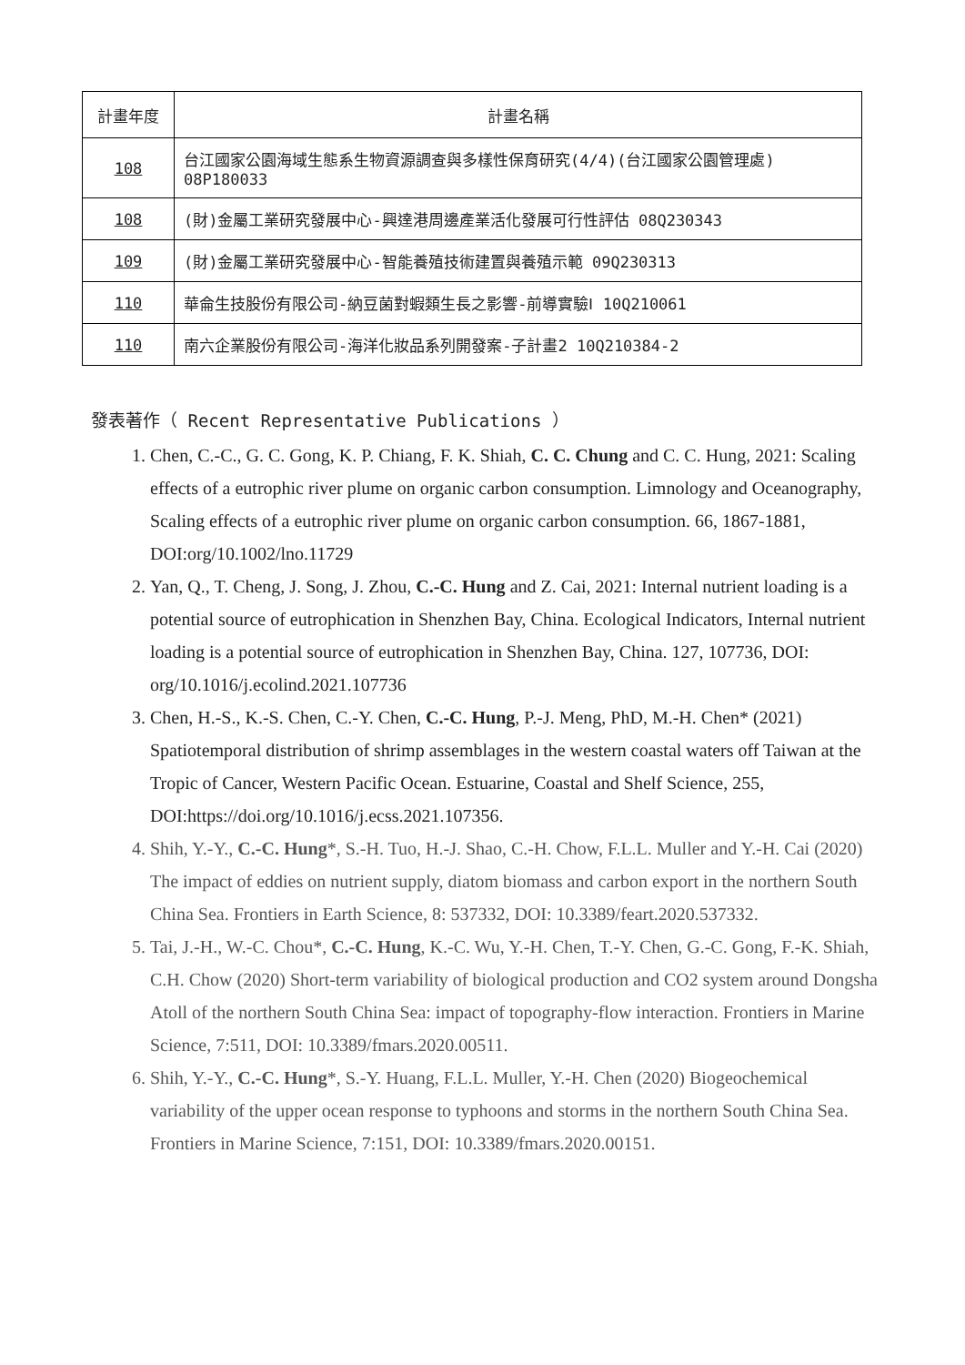| 計畫年度 | 計畫名稱 |
| --- | --- |
| 108 | 台江國家公園海域生態系生物資源調查與多樣性保育研究(4/4)(台江國家公園管理處) 08P180033 |
| 108 | (財)金屬工業研究發展中心-興達港周邊產業活化發展可行性評估 08Q230343 |
| 109 | (財)金屬工業研究發展中心-智能養殖技術建置與養殖示範 09Q230313 |
| 110 | 華侖生技股份有限公司-納豆菌對蝦類生長之影響-前導實驗Ⅰ 10Q210061 |
| 110 | 南六企業股份有限公司-海洋化妝品系列開發案-子計畫2 10Q210384-2 |
發表著作（ Recent Representative Publications ）
1. Chen, C.-C., G. C. Gong, K. P. Chiang, F. K. Shiah, C. C. Chung and C. C. Hung, 2021: Scaling effects of a eutrophic river plume on organic carbon consumption. Limnology and Oceanography, Scaling effects of a eutrophic river plume on organic carbon consumption. 66, 1867-1881, DOI:org/10.1002/lno.11729
2. Yan, Q., T. Cheng, J. Song, J. Zhou, C.-C. Hung and Z. Cai, 2021: Internal nutrient loading is a potential source of eutrophication in Shenzhen Bay, China. Ecological Indicators, Internal nutrient loading is a potential source of eutrophication in Shenzhen Bay, China. 127, 107736, DOI: org/10.1016/j.ecolind.2021.107736
3. Chen, H.-S., K.-S. Chen, C.-Y. Chen, C.-C. Hung, P.-J. Meng, PhD, M.-H. Chen* (2021) Spatiotemporal distribution of shrimp assemblages in the western coastal waters off Taiwan at the Tropic of Cancer, Western Pacific Ocean. Estuarine, Coastal and Shelf Science, 255, DOI:https://doi.org/10.1016/j.ecss.2021.107356.
4. Shih, Y.-Y., C.-C. Hung*, S.-H. Tuo, H.-J. Shao, C.-H. Chow, F.L.L. Muller and Y.-H. Cai (2020) The impact of eddies on nutrient supply, diatom biomass and carbon export in the northern South China Sea. Frontiers in Earth Science, 8: 537332, DOI: 10.3389/feart.2020.537332.
5. Tai, J.-H., W.-C. Chou*, C.-C. Hung, K.-C. Wu, Y.-H. Chen, T.-Y. Chen, G.-C. Gong, F.-K. Shiah, C.H. Chow (2020) Short-term variability of biological production and CO2 system around Dongsha Atoll of the northern South China Sea: impact of topography-flow interaction. Frontiers in Marine Science, 7:511, DOI: 10.3389/fmars.2020.00511.
6. Shih, Y.-Y., C.-C. Hung*, S.-Y. Huang, F.L.L. Muller, Y.-H. Chen (2020) Biogeochemical variability of the upper ocean response to typhoons and storms in the northern South China Sea. Frontiers in Marine Science, 7:151, DOI: 10.3389/fmars.2020.00151.